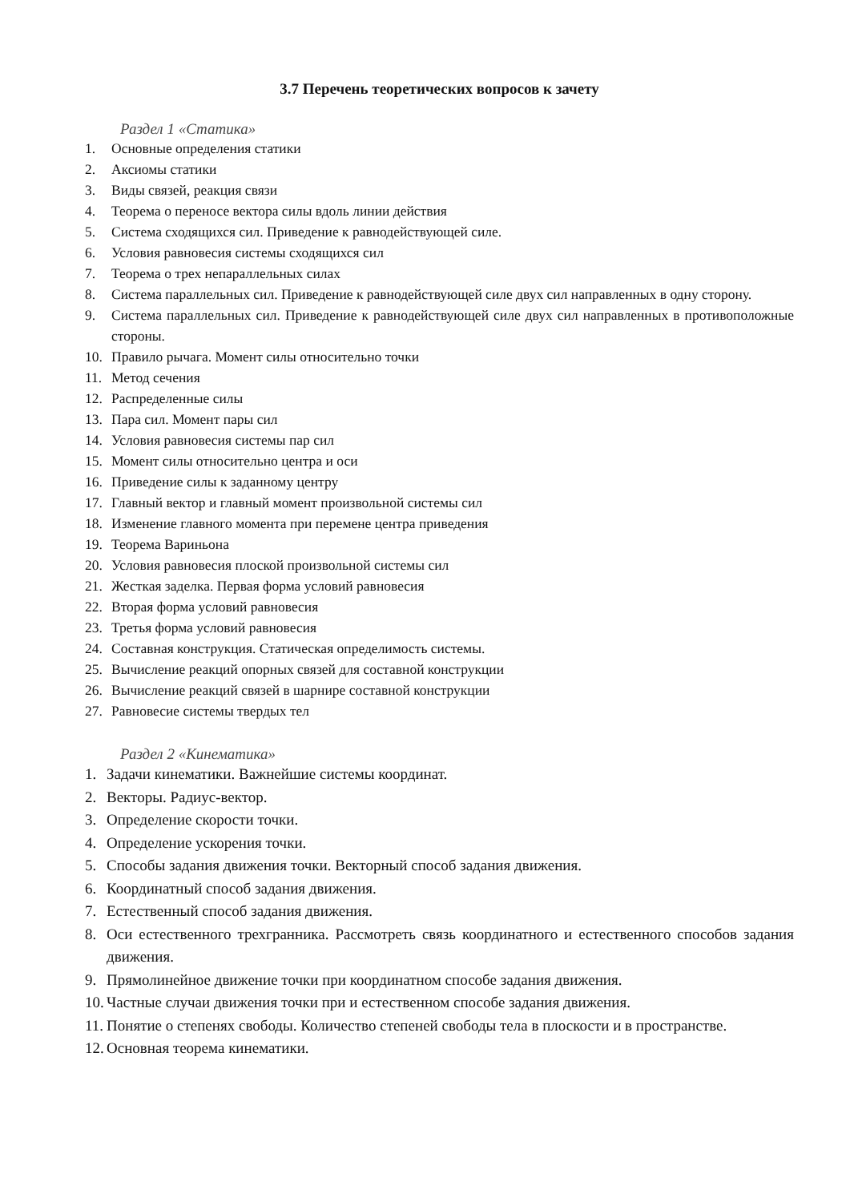3.7 Перечень теоретических вопросов к зачету
Раздел 1 «Статика»
1. Основные определения статики
2. Аксиомы статики
3. Виды связей, реакция связи
4. Теорема о переносе вектора силы вдоль линии действия
5. Система сходящихся сил. Приведение к равнодействующей силе.
6. Условия равновесия системы сходящихся сил
7. Теорема о трех непараллельных силах
8. Система параллельных сил. Приведение к равнодействующей силе двух сил направленных в одну сторону.
9. Система параллельных сил. Приведение к равнодействующей силе двух сил направленных в противоположные стороны.
10. Правило рычага. Момент силы относительно точки
11. Метод сечения
12. Распределенные силы
13. Пара сил. Момент пары сил
14. Условия равновесия системы пар сил
15. Момент силы относительно центра и оси
16. Приведение силы к заданному центру
17. Главный вектор и главный момент произвольной системы сил
18. Изменение главного момента при перемене центра приведения
19. Теорема Вариньона
20. Условия равновесия плоской произвольной системы сил
21. Жесткая заделка. Первая форма условий равновесия
22. Вторая форма условий равновесия
23. Третья форма условий равновесия
24. Составная конструкция. Статическая определимость системы.
25. Вычисление реакций опорных связей для составной конструкции
26. Вычисление реакций связей в шарнире составной конструкции
27. Равновесие системы твердых тел
Раздел 2 «Кинематика»
1. Задачи кинематики. Важнейшие системы координат.
2. Векторы. Радиус-вектор.
3. Определение скорости точки.
4. Определение ускорения точки.
5. Способы задания движения точки. Векторный способ задания движения.
6. Координатный способ задания движения.
7. Естественный способ задания движения.
8. Оси естественного трехгранника. Рассмотреть связь координатного и естественного способов задания движения.
9. Прямолинейное движение точки при координатном способе задания движения.
10. Частные случаи движения точки при и естественном способе задания движения.
11. Понятие о степенях свободы. Количество степеней свободы тела в плоскости и в пространстве.
12. Основная теорема кинематики.